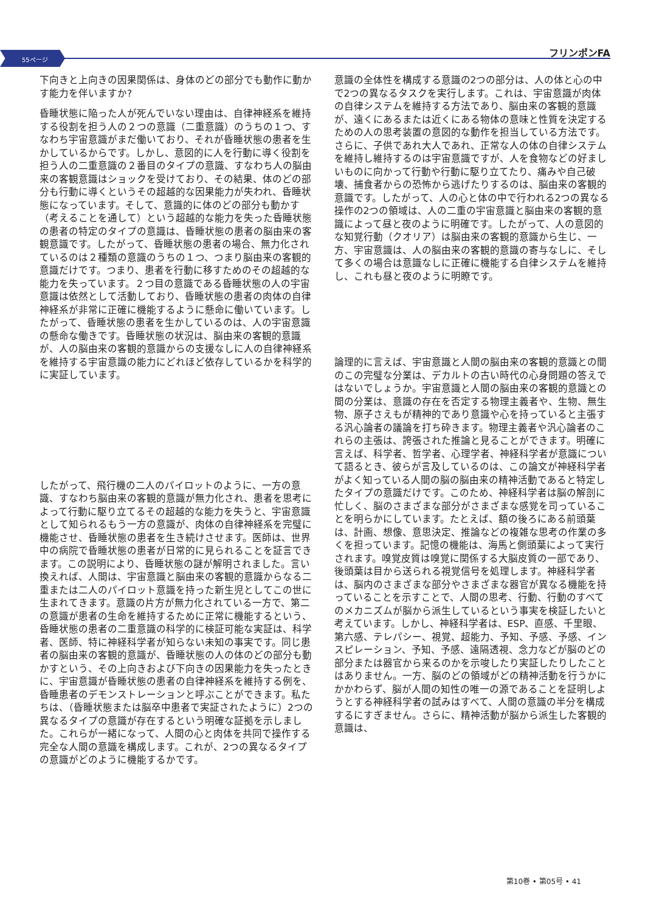55ページ
フリンポンFA
下向きと上向きの因果関係は、身体のどの部分でも動作に動かす能力を伴いますか?
昏睡状態に陥った人が死んでいない理由は、自律神経系を維持する役割を担う人の２つの意識（二重意識）のうちの１つ、すなわち宇宙意識がまだ働いており、それが昏睡状態の患者を生かしているからです。しかし、意図的に人を行動に導く役割を担う人の二重意識の２番目のタイプの意識、すなわち人の脳由来の客観意識はショックを受けており、その結果、体のどの部分も行動に導くというその超越的な因果能力が失われ、昏睡状態になっています。そして、意識的に体のどの部分も動かす（考えることを通して）という超越的な能力を失った昏睡状態の患者の特定のタイプの意識は、昏睡状態の患者の脳由来の客観意識です。したがって、昏睡状態の患者の場合、無力化されているのは２種類の意識のうちの１つ、つまり脳由来の客観的意識だけです。つまり、患者を行動に移すためのその超越的な能力を失っています。２つ目の意識である昏睡状態の人の宇宙意識は依然として活動しており、昏睡状態の患者の肉体の自律神経系が非常に正確に機能するように懸命に働いています。したがって、昏睡状態の患者を生かしているのは、人の宇宙意識の懸命な働きです。昏睡状態の状況は、脳由来の客観的意識が、人の脳由来の客観的意識からの支援なしに人の自律神経系を維持する宇宙意識の能力にどれほど依存しているかを科学的に実証しています。
したがって、飛行機の二人のパイロットのように、一方の意識、すなわち脳由来の客観的意識が無力化され、患者を思考によって行動に駆り立てるその超越的な能力を失うと、宇宙意識として知られるもう一方の意識が、肉体の自律神経系を完璧に機能させ、昏睡状態の患者を生き続けさせます。医師は、世界中の病院で昏睡状態の患者が日常的に見られることを証言できます。この説明により、昏睡状態の謎が解明されました。言い換えれば、人間は、宇宙意識と脳由来の客観的意識からなる二重または二人のパイロット意識を持った新生児としてこの世に生まれてきます。意識の片方が無力化されている一方で、第二の意識が患者の生命を維持するために正常に機能するという、昏睡状態の患者の二重意識の科学的に検証可能な実証は、科学者、医師、特に神経科学者が知らない未知の事実です。同じ患者の脳由来の客観的意識が、昏睡状態の人の体のどの部分も動かすという、その上向きおよび下向きの因果能力を失ったときに、宇宙意識が昏睡状態の患者の自律神経系を維持する例を、昏睡患者のデモンストレーションと呼ぶことができます。私たちは、（昏睡状態または脳卒中患者で実証されたように）2つの異なるタイプの意識が存在するという明確な証拠を示しました。これらが一緒になって、人間の心と肉体を共同で操作する完全な人間の意識を構成します。これが、2つの異なるタイプの意識がどのように機能するかです。
意識の全体性を構成する意識の2つの部分は、人の体と心の中で2つの異なるタスクを実行します。これは、宇宙意識が肉体の自律システムを維持する方法であり、脳由来の客観的意識が、遠くにあるまたは近くにある物体の意味と性質を決定するための人の思考装置の意図的な動作を担当している方法です。さらに、子供であれ大人であれ、正常な人の体の自律システムを維持し維持するのは宇宙意識ですが、人を食物などの好ましいものに向かって行動や行動に駆り立てたり、痛みや自己破壊、捕食者からの恐怖から逃げたりするのは、脳由来の客観的意識です。したがって、人の心と体の中で行われる2つの異なる操作の2つの領域は、人の二重の宇宙意識と脳由来の客観的意識によって昼と夜のように明確です。したがって、人の意図的な知覚行動（クオリア）は脳由来の客観的意識から生じ、一方、宇宙意識は、人の脳由来の客観的意識の寄与なしに、そして多くの場合は意識なしに正確に機能する自律システムを維持し、これも昼と夜のように明瞭です。
論理的に言えば、宇宙意識と人間の脳由来の客観的意識との間のこの完璧な分業は、デカルトの古い時代の心身問題の答えではないでしょうか。宇宙意識と人間の脳由来の客観的意識との間の分業は、意識の存在を否定する物理主義者や、生物、無生物、原子さえもが精神的であり意識や心を持っていると主張する汎心論者の議論を打ち砕きます。物理主義者や汎心論者のこれらの主張は、誇張された推論と見ることができます。明確に言えば、科学者、哲学者、心理学者、神経科学者が意識について語るとき、彼らが言及しているのは、この論文が神経科学者がよく知っている人間の脳の脳由来の精神活動であると特定したタイプの意識だけです。このため、神経科学者は脳の解剖に忙しく、脳のさまざまな部分がさまざまな感覚を司っていることを明らかにしています。たとえば、額の後ろにある前頭葉は、計画、想像、意思決定、推論などの複雑な思考の作業の多くを担っています。記憶の機能は、海馬と側頭葉によって実行されます。嗅覚皮質は嗅覚に関係する大脳皮質の一部であり、後頭葉は目から送られる視覚信号を処理します。神経科学者は、脳内のさまざまな部分やさまざまな器官が異なる機能を持っていることを示すことで、人間の思考、行動、行動のすべてのメカニズムが脳から派生しているという事実を検証したいと考えています。しかし、神経科学者は、ESP、直感、千里眼、第六感、テレパシー、視覚、超能力、予知、予感、予感、インスピレーション、予知、予感、遠隔透視、念力などが脳のどの部分または器官から来るのかを示唆したり実証したりしたことはありません。一方、脳のどの領域がどの精神活動を行うかにかかわらず、脳が人間の知性の唯一の源であることを証明しようとする神経科学者の試みはすべて、人間の意識の半分を構成するにすぎません。さらに、精神活動が脳から派生した客観的意識は、
第10巻 • 第05号 • 41